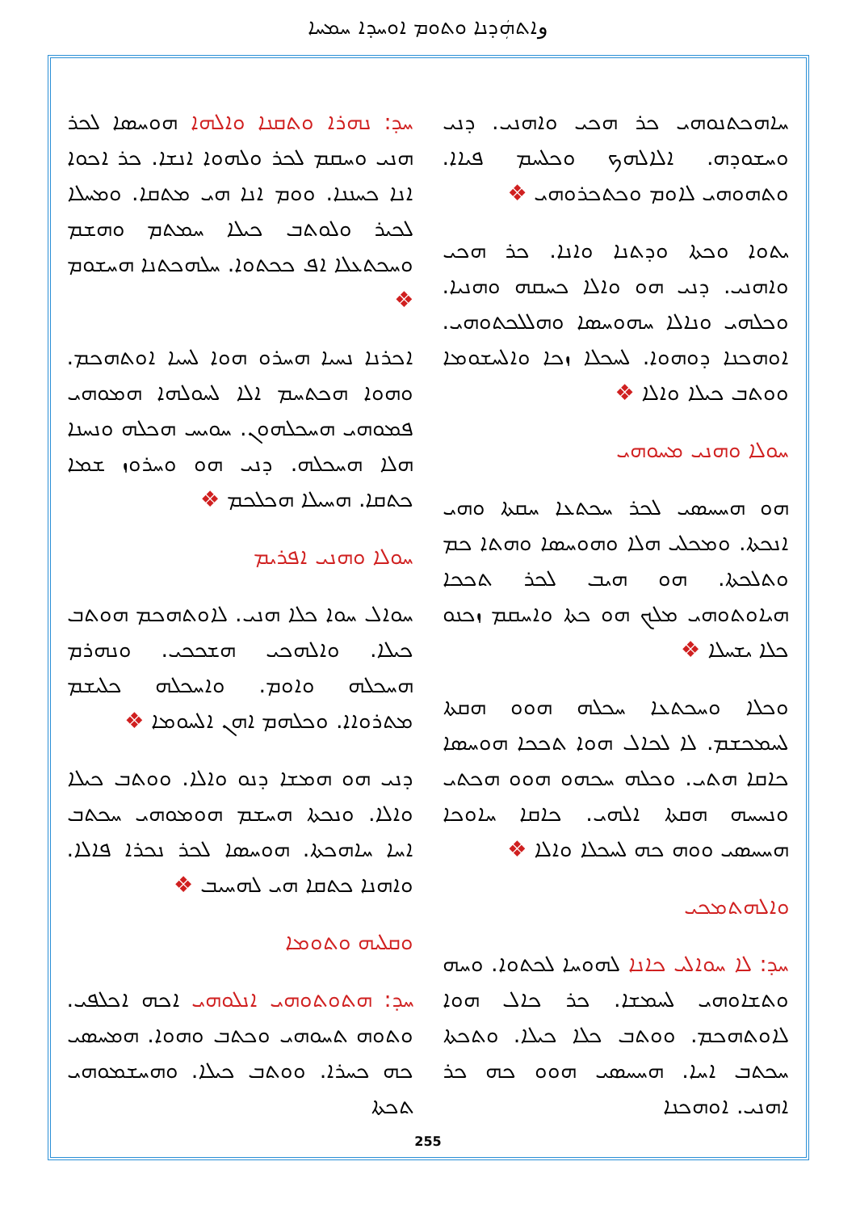وܐܬܗܲܕܢܐ ܘܬܘܡ ܐܘܚܕܐ ܚܡܚܐ
ܚܕ: ܢܗܪܐ ܘܬܩܢܐ ܘܐܠܗܐ ܗܘܚܣܐ ܠܟܪ ܗܢܝ ܘܚܩܡ ܠܟܪ ܘܠܗܘܐ ܐܢܫܐ. ܟܪ ܐܟܘܐ ܐܢܐ ܟܚܢܢܐ. ܘܘܡ ܐܢܐ ܗܝ ܡܬܩܐ. ܘܡܚܠܐ ܠܟܝܪ ܘܠܘܬܒ ܟܝܠܐ ܚܡܬܡ ܘܗܫܡ ܘܚܟܬܥܠܐ ܐܦ ܟܟܬܘܐ. ܚܠܗܟܬܢܐ ܗܚܫܘܡ ❖
ܐܟܪܢܐ ܢܚܝܐ ܗܚܪܘ ܗܘܐ ܠܚܝܐ ܐܘܬܗܟܡ. ܘܗܘܐ ܗܟܬܚܡ ܐܠܐ ܠܚܘܠܗܐ ܗܡܘܗܝ ܦܡܘܗܝ ܗܚܟܠܗܘܢ. ܚܘܝܚ ܗܟܠܗ ܘܢܚܢܐ ܗܠܐ ܗܚܟܠܗ. ܕܢܝ ܗܘ ܘܚܪܘܙ ܫܡܐ ܟܬܩܐ. ܗܚܝܠܐ ܗܟܠܟܡ ❖
ܚܘܠܐ ܘܗܢܝ ܐܦܪܝܡ
ܚܘܐܠ ܚܘܐ ܟܠܐ ܗܢܝ. ܠܐܘܬܗܟܡ ܗܘܬܒ ܟܝܠܐ. ܘܐܠܗܟܝ ܗܫܟܟܝ. ܘܢܗܪܡ ܗܚܟܠܗ ܘܐܘܡ. ܘܐܚܟܠܗ ܟܠܝܫܡ ܡܬܪܘܐܐ. ܘܟܠܗܡ ܐܗܢ ܐܠܚܘܡܐ ❖
ܕܢܝ ܗܘ ܗܡܫܐ ܕܢܘ ܘܐܠܐ. ܘܘܬܒ ܟܝܠܐ ܘܐܠܐ. ܘܢܟܬܐ ܗܚܫܡ ܗܘܡܘܗܝ ܚܟܬܒ ܐܚܐ ܚܐܗܟܬܐ. ܗܘܚܣܐ ܠܟܪ ܢܟܪܐ ܦܐܠܐ. ܘܐܗܢܐ ܟܬܩܐ ܗܝ ܠܗܚܝܒ ❖
ܘܩܠܝܗ ܘܬܘܡܐ
ܚܕ: ܗܬܘܬܘܗܝ ܐܢܠܘܗܝ ܐܟܗ ܐܟܠܦܝ. ܘܬܘܗ ܬܚܘܗܝ ܘܟܬܒ ܘܗܘܐ. ܗܡܚܣܝ ܟܗ ܟܚܪܐ. ܘܘܬܒ ܟܝܠܐ. ܘܗܚܫܡܘܗܝ ܬܟܬܐ
ܚܐܗܟܬܢܘܗܝ ܟܪ ܗܟܝ ܘܐܗܢܝ. ܕܢܝ ܘܚܫܘܕܗ. ܐܠܐܠܗܟ ܘܟܠܚܡ ܦܝܐܐ. ܘܬܗܘܗܝ ܠܐܘܡ ܘܟܬܟܪܘܗܝ ❖
ܝܬܘܐ ܘܟܬܐ ܘܕܬܢܐ ܘܐܢܐ. ܟܪ ܗܟܝ ܘܐܗܢܝ. ܕܢܝ ܗܘ ܘܐܠܐ ܟܚܩܗ ܘܗܢܝܐ. ܘܟܠܗܝ ܘܢܐܠܐ ܚܗܘܚܣܐ ܘܗܠܠܟܬܘܗܝ. ܐܘܗܟܢܐ ܕܘܗܘܐ. ܠܚܟܠܐ ܙܟܐ ܘܐܠܚܫܘܡܐ ܘܘܬܒ ܟܝܠܐ ܘܐܠܐ ❖
ܚܘܠܐ ܘܗܢܝ ܡܚܘܗܝ
ܗܘ ܗܚܚܣܝ ܠܟܪ ܚܟܬܥܐ ܚܩܬܐ ܘܗܝ ܐܢܟܬܐ. ܘܡܟܠܝ ܗܠܐ ܘܗܘܚܣܐ ܘܗܬܐ ܟܡ ܘܬܠܟܬܐ. ܗܘ ܗܝܒ ܠܟܪ ܬܟܟܐ ܗܝܐܘܬܘܗܝ ܡܠܟ ܗܘ ܟܬܐ ܘܐܚܩܡ ܙܟܢܘ ܟܠܐ ܝܫܚܠܐ ❖
ܘܟܠܐ ܘܚܟܬܥܐ ܚܟܠܗ ܗܘܘ ܗܩܬܐ ܠܚܡܟܫܡ. ܠܐ ܠܟܐܠ ܗܘܐ ܬܟܟܐ ܗܘܚܣܐ ܟܐܩܐ ܗܬܝ. ܘܟܠܗ ܚܟܗܘ ܗܘܘ ܗܟܬܝ ܘܢܚܚܗ ܗܩܬܐ ܐܠܗܝ. ܟܐܩܐ ܚܐܘܟܐ ܗܚܚܣܝ ܘܘܗ ܟܗ ܠܚܟܠܐ ܘܐܠܐ ❖
ܘܐܠܗܬܡܟܝ
ܚܕ: ܠܐ ܚܘܐܠܝ ܟܐܢܐ ܠܗܘܚܐ ܠܟܬܘܐ. ܘܚܗ ܘܬܫܐܘܗܝ ܠܚܡܫܐ. ܟܪ ܟܐܠ ܗܘܐ ܠܐܘܬܗܟܡ. ܘܘܬܒ ܟܠܐ ܟܝܠܐ. ܘܬܟܬܐ ܚܟܬܒ ܐܚܐ. ܗܚܚܣܝ ܗܘܘ ܟܗ ܟܪ ܐܗܢܝ. ܐܘܗܟܢܐ
255